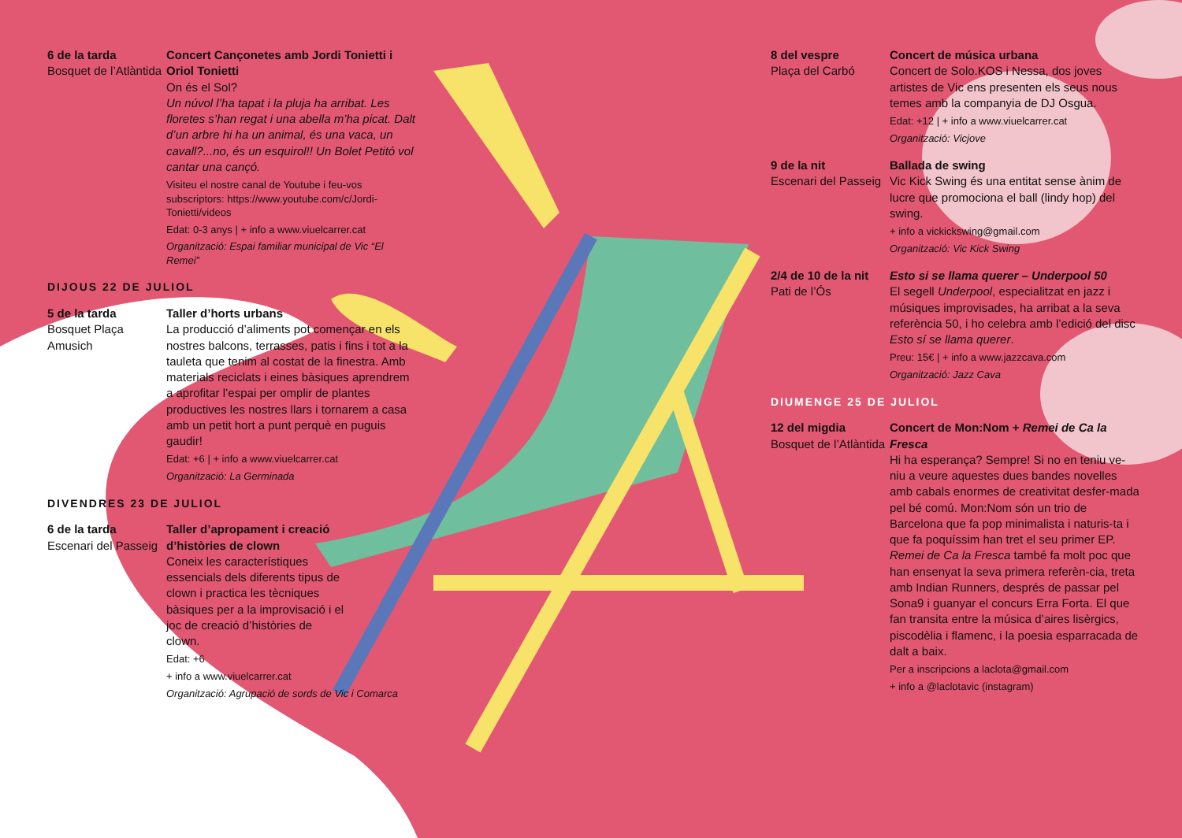6 de la tarda
Bosquet de l’Atlàntida
Concert Cançonetes amb Jordi Tonietti i Oriol Tonietti
On és el Sol?
Un núvol l’ha tapat i la pluja ha arribat. Les floretes s’han regat i una abella m’ha picat. Dalt d’un arbre hi ha un animal, és una vaca, un cavall?...no, és un esquirol!! Un Bolet Petitó vol cantar una cançó.
Visiteu el nostre canal de Youtube i feu-vos subscriptors: https://www.youtube.com/c/Jordi-Tonietti/videos
Edat: 0-3 anys | + info a www.viuelcarrer.cat
Organització: Espai familiar municipal de Vic “El Remei”
DIJOUS 22 DE JULIOL
5 de la tarda
Bosquet Plaça Amusich
Taller d’horts urbans
La producció d’aliments pot començar en els nostres balcons, terrasses, patis i fins i tot a la tauleta que tenim al costat de la finestra. Amb materials reciclats i eines bàsiques aprendrem a aprofitar l’espai per omplir de plantes productives les nostres llars i tornarem a casa amb un petit hort a punt perquè en puguis gaudir!
Edat: +6 | + info a www.viuelcarrer.cat
Organització: La Germinada
DIVENDRES 23 DE JULIOL
6 de la tarda
Escenari del Passeig
Taller d’apropament i creació d’històries de clown
Coneix les característiques essencials dels diferents tipus de clown i practica les tècniques bàsiques per a la improvisació i el joc de creació d’històries de clown.
Edat: +6
+ info a www.viuelcarrer.cat
Organització: Agrupació de sords de Vic i Comarca
8 del vespre
Plaça del Carbó
Concert de música urbana
Concert de Solo.KOS i Nessa, dos joves artistes de Vic ens presenten els seus nous temes amb la companyia de DJ Osgua.
Edat: +12 | + info a www.viuelcarrer.cat
Organització: Vicjove
9 de la nit
Escenari del Passeig
Ballada de swing
Vic Kick Swing és una entitat sense ànim de lucre que promociona el ball (lindy hop) del swing.
+ info a vickickswing@gmail.com
Organització: Vic Kick Swing
2/4 de 10 de la nit
Pati de l’Ós
Esto si se llama querer – Underpool 50
El segell Underpool, especialitzat en jazz i músiques improvisades, ha arribat a la seva referència 50, i ho celebra amb l’edició del disc Esto sí se llama querer.
Preu: 15€ | + info a www.jazzcava.com
Organització: Jazz Cava
DIUMENGE 25 DE JULIOL
12 del migdia
Bosquet de l’Atlàntida
Concert de Mon:Nom + Remei de Ca la Fresca
Hi ha esperança? Sempre! Si no en teniu ve-niu a veure aquestes dues bandes novelles amb cabals enormes de creativitat desfer-mada pel bé comú. Mon:Nom són un trio de Barcelona que fa pop minimalista i naturis-ta i que fa poquíssim han tret el seu primer EP. Remei de Ca la Fresca també fa molt poc que han ensenyat la seva primera referèn-cia, treta amb Indian Runners, després de passar pel Sona9 i guanyar el concurs Erra Forta. El que fan transita entre la música d’aires lisèrgics, piscodèlia i flamenc, i la poesia esparracada de dalt a baix.
Per a inscripcions a laclota@gmail.com
+ info a @laclotavic (instagram)